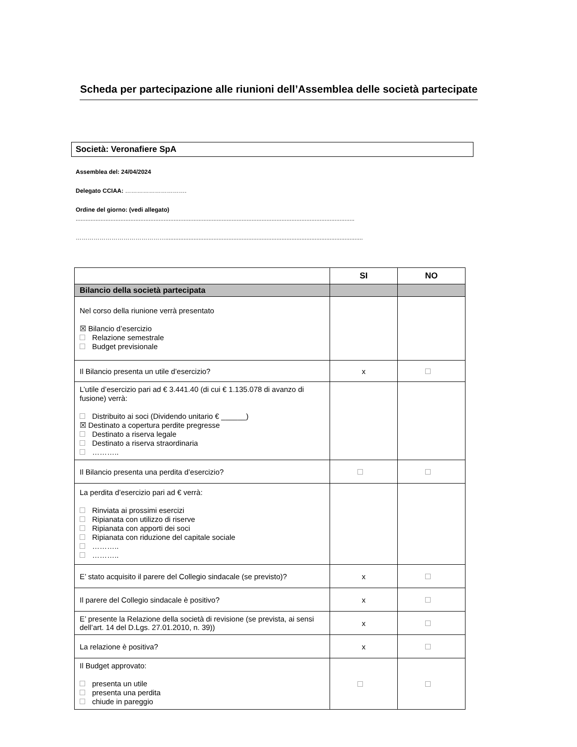Scheda per partecipazione alle riunioni dell’Assemblea delle società partecipate
Società: Veronafiere SpA
Assemblea del: 24/04/2024
Delegato CCIAA: ………………………….
Ordine del giorno: (vedi allegato)
........................................................................................................................................................................
……………………………………….......................................................................................................................
| | SI | NO |
| --- | --- | --- |
| Bilancio della società partecipata | | |
| Nel corso della riunione verrà presentato ☒ Bilancio d’esercizio Relazione semestrale Budget previsionale | | |
| Il Bilancio presenta un utile d’esercizio? | x | |
| L’utile d’esercizio pari ad € 3.441.40 (di cui € 1.135.078 di avanzo di fusione) verrà: Distribuito ai soci (Dividendo unitario € ______) ☒ Destinato a copertura perdite pregresse Destinato a riserva legale Destinato a riserva straordinaria ……….. | | |
| Il Bilancio presenta una perdita d’esercizio? | | |
| La perdita d’esercizio pari ad € verrà: Rinviata ai prossimi esercizi Ripianata con utilizzo di riserve Ripianata con apporti dei soci Ripianata con riduzione del capitale sociale ……….. ……….. | | |
| E’ stato acquisito il parere del Collegio sindacale (se previsto)? | x | |
| Il parere del Collegio sindacale è positivo? | x | |
| E’ presente la Relazione della società di revisione (se prevista, ai sensi dell’art. 14 del D.Lgs. 27.01.2010, n. 39)) | x | |
| La relazione è positiva? | x | |
| Il Budget approvato: presenta un utile presenta una perdita chiude in pareggio | | |